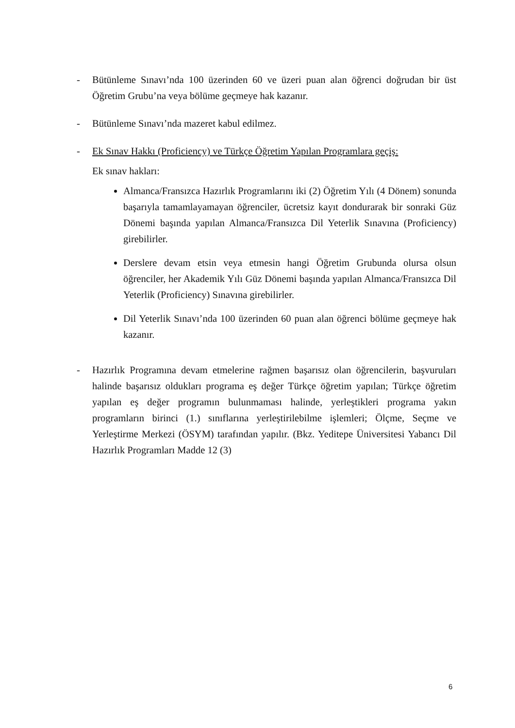- Bütünleme Sınavı’nda 100 üzerinden 60 ve üzeri puan alan öğrenci doğrudan bir üst Öğretim Grubu’na veya bölüme geçmeye hak kazanır.
- Bütünleme Sınavı’nda mazeret kabul edilmez.
- Ek Sınav Hakkı (Proficiency) ve Türkçe Öğretim Yapılan Programlara geçiş:
Ek sınav hakları:
Almanca/Fransızca Hazırlık Programlarını iki (2) Öğretim Yılı (4 Dönem) sonunda başarıyla tamamlayamayan öğrenciler, ücretsiz kayıt dondurarak bir sonraki Güz Dönemi başında yapılan Almanca/Fransızca Dil Yeterlik Sınavına (Proficiency) girebilirler.
Derslere devam etsin veya etmesin hangi Öğretim Grubunda olursa olsun öğrenciler, her Akademik Yılı Güz Dönemi başında yapılan Almanca/Fransızca Dil Yeterlik (Proficiency) Sınavına girebilirler.
Dil Yeterlik Sınavı’nda 100 üzerinden 60 puan alan öğrenci bölüme geçmeye hak kazanır.
- Hazırlık Programına devam etmelerine rağmen başarısız olan öğrencilerin, başvuruları halinde başarısız oldukları programa eş değer Türkçe öğretim yapılan; Türkçe öğretim yapılan eş değer programın bulunmaması halinde, yerleştikleri programa yakın programların birinci (1.) sınıflarına yerleştirilebilme işlemleri; Ölçme, Seçme ve Yerleştirme Merkezi (ÖSYM) tarafından yapılır. (Bkz. Yeditepe Üniversitesi Yabancı Dil Hazırlık Programları Madde 12 (3)
6